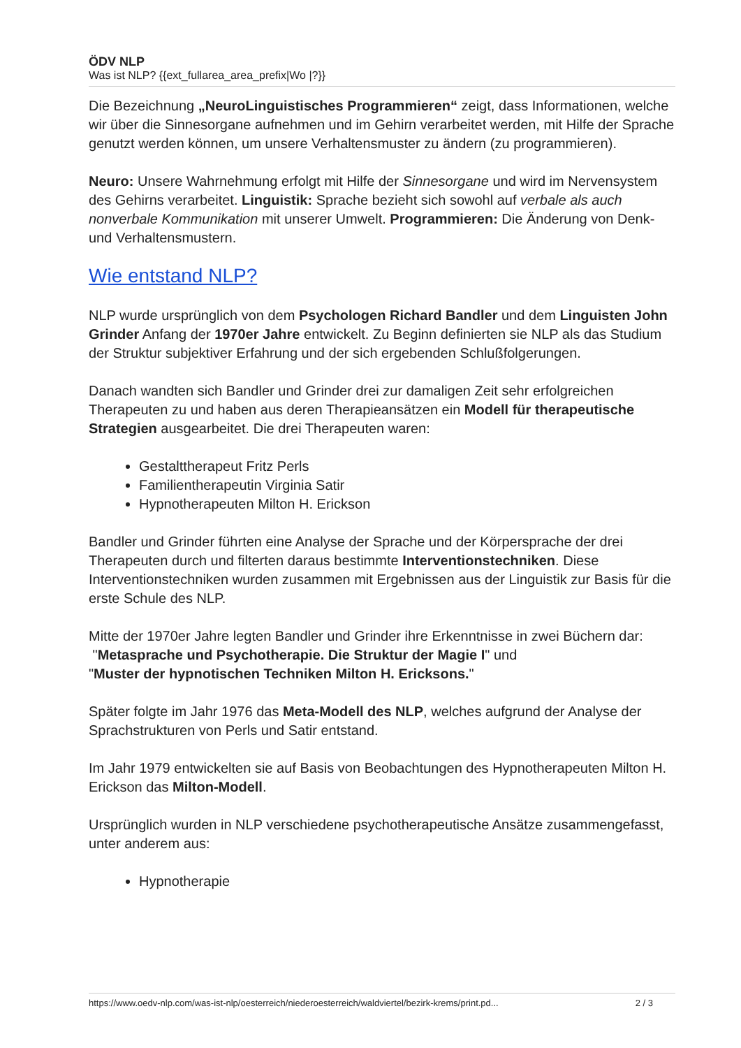ÖDV NLP
Was ist NLP? {{ext_fullarea_area_prefix|Wo |?}}
Die Bezeichnung „NeuroLinguistisches Programmieren“ zeigt, dass Informationen, welche wir über die Sinnesorgane aufnehmen und im Gehirn verarbeitet werden, mit Hilfe der Sprache genutzt werden können, um unsere Verhaltensmuster zu ändern (zu programmieren).
Neuro: Unsere Wahrnehmung erfolgt mit Hilfe der Sinnesorgane und wird im Nervensystem des Gehirns verarbeitet. Linguistik: Sprache bezieht sich sowohl auf verbale als auch nonverbale Kommunikation mit unserer Umwelt. Programmieren: Die Änderung von Denk- und Verhaltensmustern.
Wie entstand NLP?
NLP wurde ursprünglich von dem Psychologen Richard Bandler und dem Linguisten John Grinder Anfang der 1970er Jahre entwickelt. Zu Beginn definierten sie NLP als das Studium der Struktur subjektiver Erfahrung und der sich ergebenden Schlußfolgerungen.
Danach wandten sich Bandler und Grinder drei zur damaligen Zeit sehr erfolgreichen Therapeuten zu und haben aus deren Therapieansätzen ein Modell für therapeutische Strategien ausgearbeitet. Die drei Therapeuten waren:
Gestalttherapeut Fritz Perls
Familientherapeutin Virginia Satir
Hypnotherapeuten Milton H. Erickson
Bandler und Grinder führten eine Analyse der Sprache und der Körpersprache der drei Therapeuten durch und filterten daraus bestimmte Interventionstechniken. Diese Interventionstechniken wurden zusammen mit Ergebnissen aus der Linguistik zur Basis für die erste Schule des NLP.
Mitte der 1970er Jahre legten Bandler und Grinder ihre Erkenntnisse in zwei Büchern dar:
"Metasprache und Psychotherapie. Die Struktur der Magie I" und
"Muster der hypnotischen Techniken Milton H. Ericksons."
Später folgte im Jahr 1976 das Meta-Modell des NLP, welches aufgrund der Analyse der Sprachstrukturen von Perls und Satir entstand.
Im Jahr 1979 entwickelten sie auf Basis von Beobachtungen des Hypnotherapeuten Milton H. Erickson das Milton-Modell.
Ursprünglich wurden in NLP verschiedene psychotherapeutische Ansätze zusammengefasst, unter anderem aus:
Hypnotherapie
https://www.oedv-nlp.com/was-ist-nlp/oesterreich/niederoesterreich/waldviertel/bezirk-krems/print.pd... 2 / 3